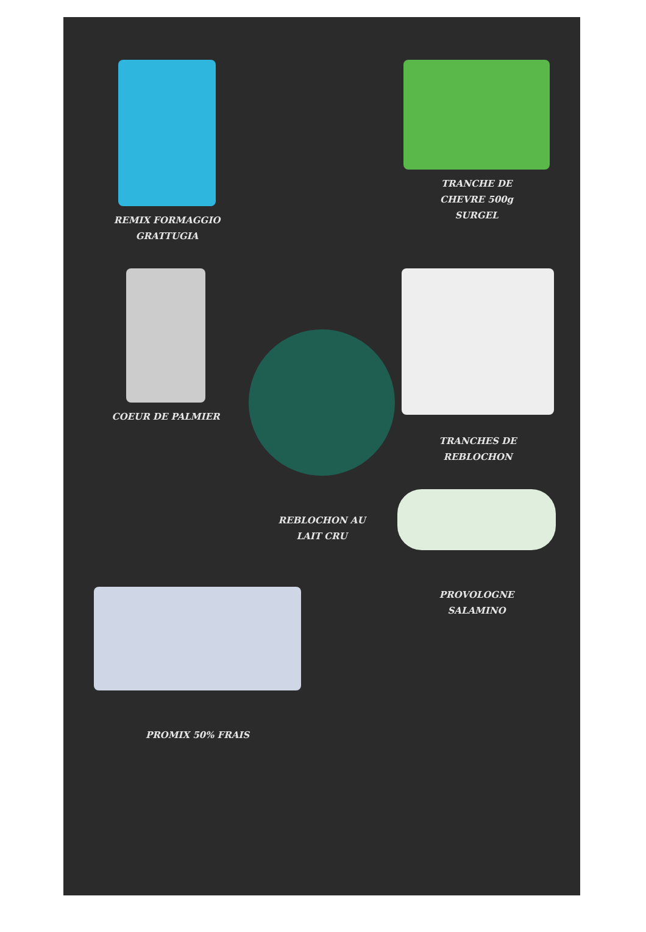REMIX FORMAGGIO
GRATTUGIA
TRANCHE DE
CHEVRE 500g
SURGEL
COEUR DE PALMIER
REBLOCHON AU
LAIT CRU
TRANCHES DE
REBLOCHON
PROMIX 50% FRAIS
PROVOLOGNE
SALAMINO